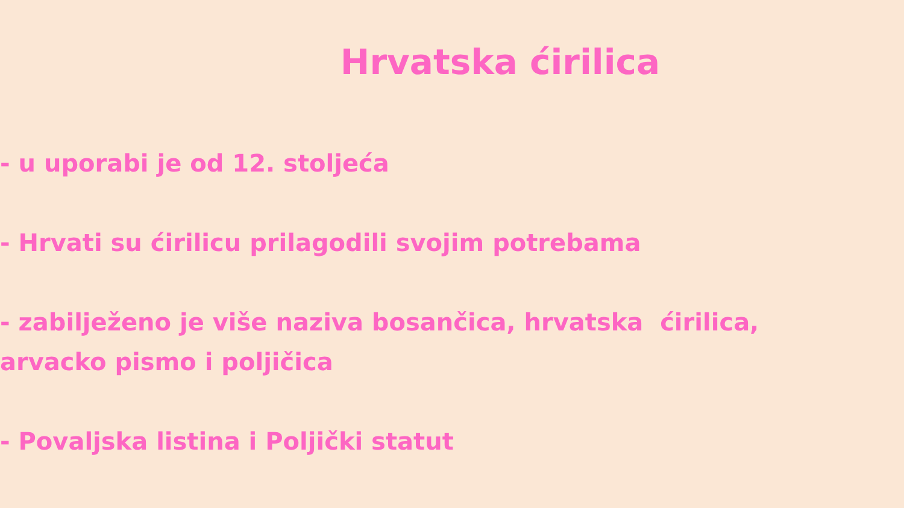Hrvatska ćirilica
- u uporabi je od 12. stoljeća
- Hrvati su ćirilicu prilagodili svojim potrebama
- zabilježeno je više naziva bosančica, hrvatska ćirilica,
arvacko pismo i poljičica
- Povaljska listina i Poljički statut